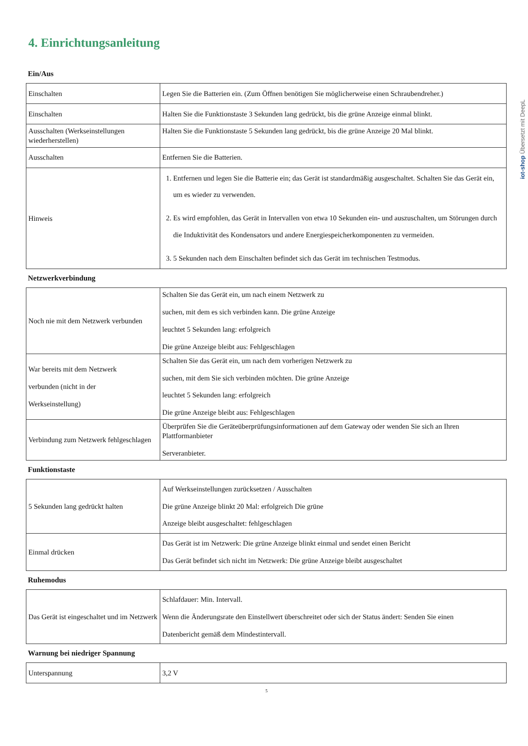iot-shop Übersetzt mit DeepL
4. Einrichtungsanleitung
Ein/Aus
| Einschalten | Legen Sie die Batterien ein. (Zum Öffnen benötigen Sie möglicherweise einen Schraubendreher.) |
| Einschalten | Halten Sie die Funktionstaste 3 Sekunden lang gedrückt, bis die grüne Anzeige einmal blinkt. |
| Ausschalten (Werkseinstellungen wiederherstellen) | Halten Sie die Funktionstaste 5 Sekunden lang gedrückt, bis die grüne Anzeige 20 Mal blinkt. |
| Ausschalten | Entfernen Sie die Batterien. |
| Hinweis | 1. Entfernen und legen Sie die Batterie ein; das Gerät ist standardmäßig ausgeschaltet. Schalten Sie das Gerät ein, um es wieder zu verwenden. 2. Es wird empfohlen, das Gerät in Intervallen von etwa 10 Sekunden ein- und auszuschalten, um Störungen durch die Induktivität des Kondensators und andere Energiespeicherkomponenten zu vermeiden. 3. 5 Sekunden nach dem Einschalten befindet sich das Gerät im technischen Testmodus. |
Netzwerkverbindung
| Noch nie mit dem Netzwerk verbunden | Schalten Sie das Gerät ein, um nach einem Netzwerk zu suchen, mit dem es sich verbinden kann. Die grüne Anzeige leuchtet 5 Sekunden lang: erfolgreich Die grüne Anzeige bleibt aus: Fehlgeschlagen |
| War bereits mit dem Netzwerk verbunden (nicht in der Werkseinstellung) | Schalten Sie das Gerät ein, um nach dem vorherigen Netzwerk zu suchen, mit dem Sie sich verbinden möchten. Die grüne Anzeige leuchtet 5 Sekunden lang: erfolgreich Die grüne Anzeige bleibt aus: Fehlgeschlagen |
| Verbindung zum Netzwerk fehlgeschlagen | Überprüfen Sie die Geräteüberprüfungsinformationen auf dem Gateway oder wenden Sie sich an Ihren Plattformanbieter Serveranbieter. |
Funktionstaste
| 5 Sekunden lang gedrückt halten | Auf Werkseinstellungen zurücksetzen / Ausschalten Die grüne Anzeige blinkt 20 Mal: erfolgreich Die grüne Anzeige bleibt ausgeschaltet: fehlgeschlagen |
| Einmal drücken | Das Gerät ist im Netzwerk: Die grüne Anzeige blinkt einmal und sendet einen Bericht Das Gerät befindet sich nicht im Netzwerk: Die grüne Anzeige bleibt ausgeschaltet |
Ruhemodus
| Das Gerät ist eingeschaltet und im Netzwerk | Schlafdauer: Min. Intervall. Wenn die Änderungsrate den Einstellwert überschreitet oder sich der Status ändert: Senden Sie einen Datenbericht gemäß dem Mindestintervall. |
Warnung bei niedriger Spannung
| Unterspannung | 3,2 V |
5